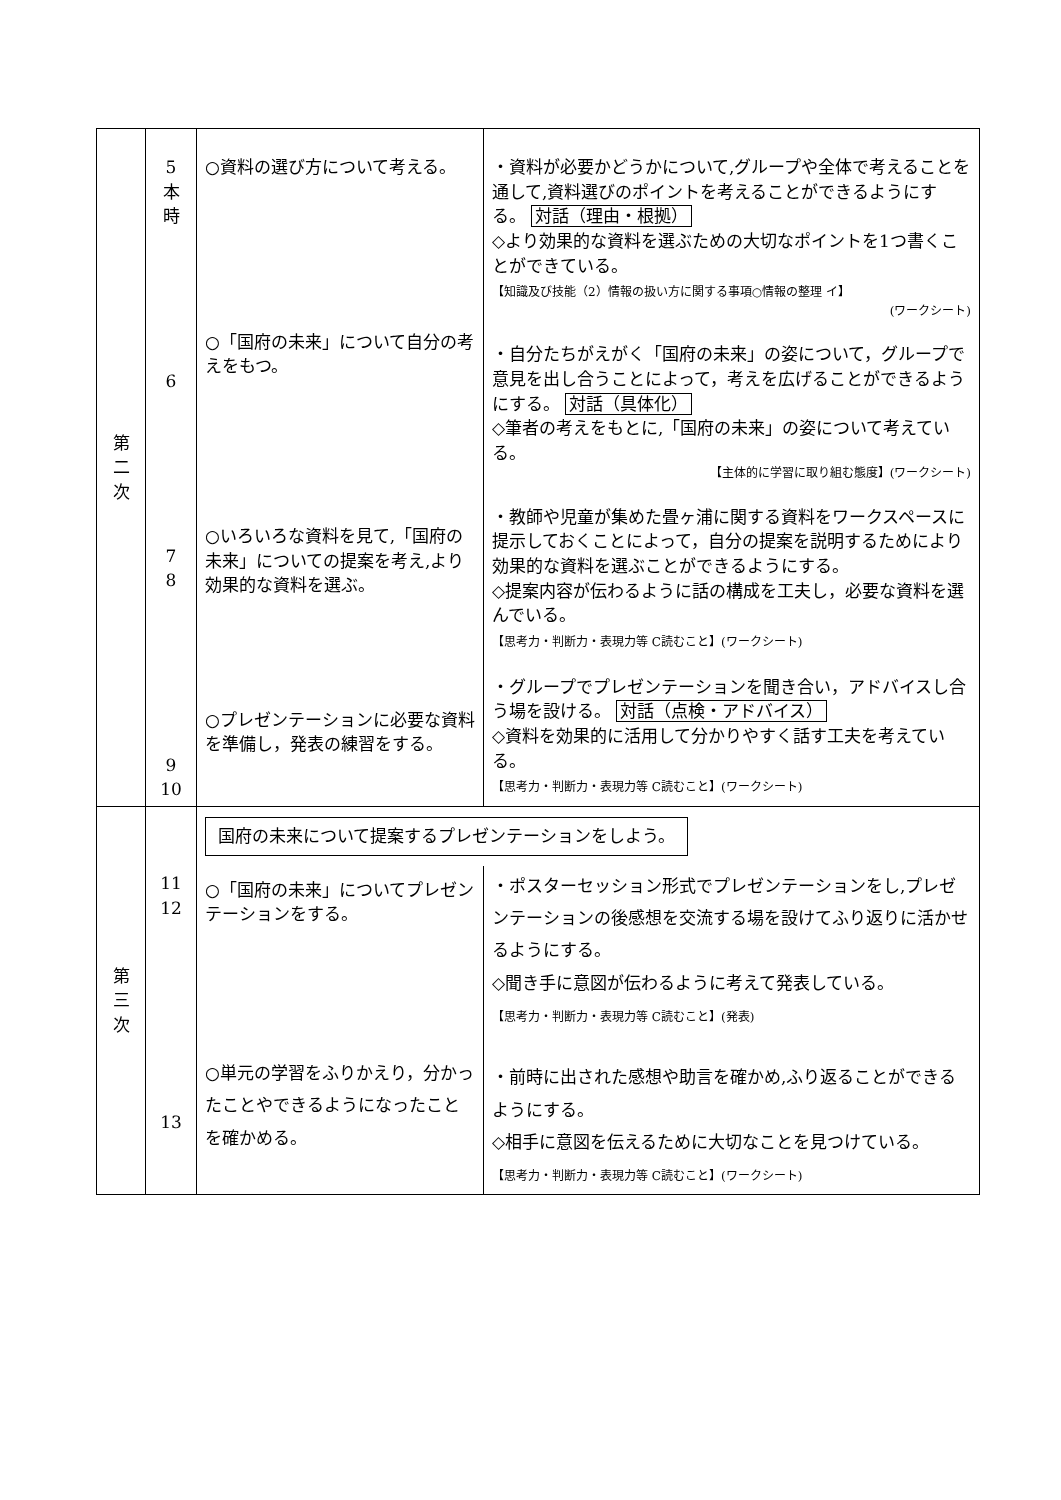| 第 二 次 | 5 本 時 6 7 8 9 10 | ○資料の選び方について考える。 ○「国府の未来」について自分の考えをもつ。 ○いろいろな資料を見て,「国府の未来」についての提案を考え,より効果的な資料を選ぶ。 ○プレゼンテーションに必要な資料を準備し，発表の練習をする。 | ・資料が必要かどうかについて,グループや全体で考えることを通して,資料選びのポイントを考えることができるようにする。 対話（理由・根拠） ◇より効果的な資料を選ぶための大切なポイントを1つ書くことができている。 【知識及び技能（2）情報の扱い方に関する事項○情報の整理 イ】 (ワークシート) ・自分たちがえがく「国府の未来」の姿について，グループで意見を出し合うことによって，考えを広げることができるようにする。 対話（具体化） ◇筆者の考えをもとに,「国府の未来」の姿について考えている。 【主体的に学習に取り組む態度】(ワークシート) ・教師や児童が集めた畳ヶ浦に関する資料をワークスペースに提示しておくことによって，自分の提案を説明するためにより効果的な資料を選ぶことができるようにする。 ◇提案内容が伝わるように話の構成を工夫し，必要な資料を選んでいる。 【思考力・判断力・表現力等 C読むこと】(ワークシート) ・グループでプレゼンテーションを聞き合い，アドバイスし合う場を設ける。 対話（点検・アドバイス） ◇資料を効果的に活用して分かりやすく話す工夫を考えている。 【思考力・判断力・表現力等 C読むこと】(ワークシート) |
| 第 三 次 | 11 12 13 | 国府の未来について提案するプレゼンテーションをしよう。 ○「国府の未来」についてプレゼンテーションをする。 ○単元の学習をふりかえり，分かったことやできるようになったことを確かめる。 ・ポスターセッション形式でプレゼンテーションをし,プレゼンテーションの後感想を交流する場を設けてふり返りに活かせるようにする。 ◇聞き手に意図が伝わるように考えて発表している。 【思考力・判断力・表現力等 C読むこと】(発表) ・前時に出された感想や助言を確かめ,ふり返ることができるようにする。 ◇相手に意図を伝えるために大切なことを見つけている。 【思考力・判断力・表現力等 C読むこと】(ワークシート) | |